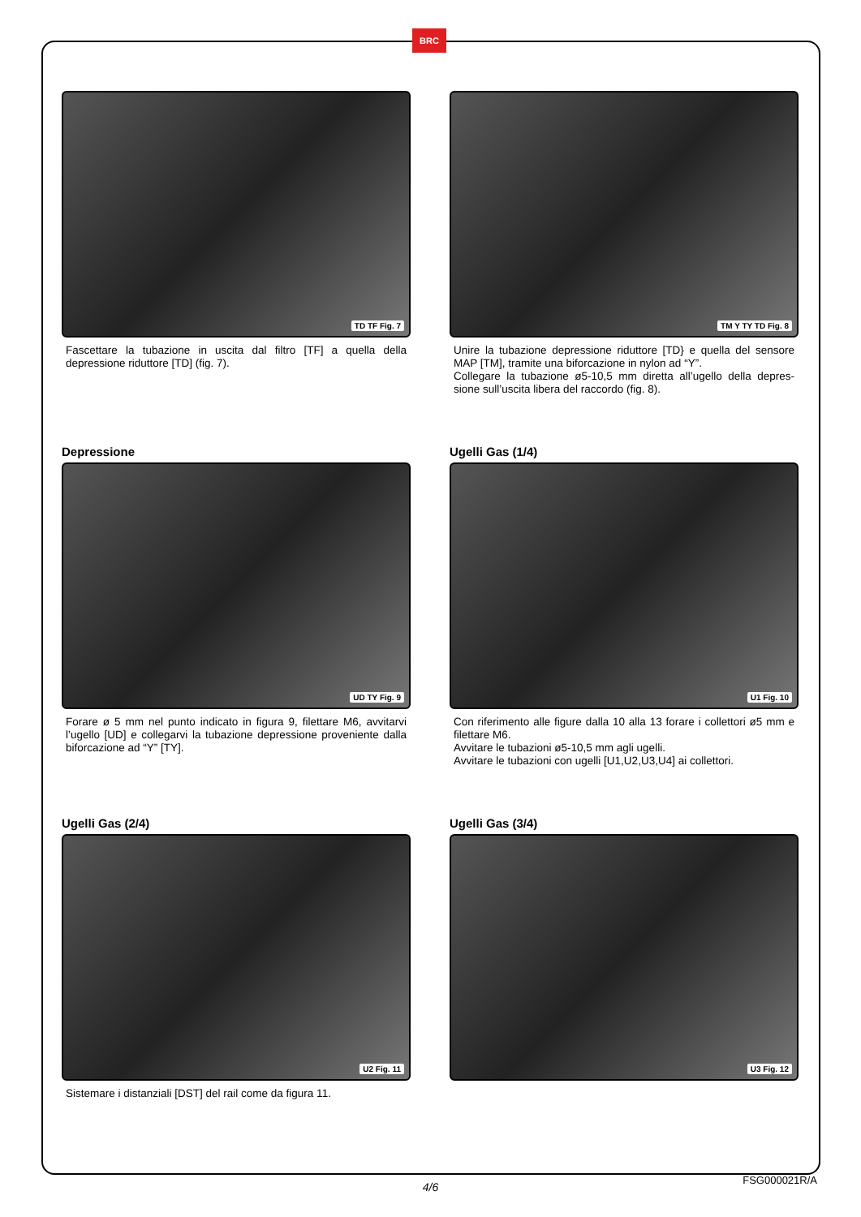BRC
TD TF Fig. 7
Fascettare la tubazione in uscita dal filtro [TF] a quella della depressione riduttore [TD] (fig. 7).
TM Y TY TD Fig. 8
Unire la tubazione depressione riduttore [TD} e quella del sensore MAP [TM], tramite una biforcazione in nylon ad “Y”.
Collegare la tubazione ø5-10,5 mm diretta all’ugello della depres-sione sull’uscita libera del raccordo (fig. 8).
Depressione
UD TY Fig. 9
Forare ø 5 mm nel punto indicato in figura 9, filettare M6, avvitarvi l’ugello [UD] e collegarvi la tubazione depressione proveniente dalla biforcazione ad “Y” [TY].
Ugelli Gas (1/4)
U1 Fig. 10
Con riferimento alle figure dalla 10 alla 13 forare i collettori ø5 mm e filettare M6.
Avvitare le tubazioni ø5-10,5 mm agli ugelli.
Avvitare le tubazioni con ugelli [U1,U2,U3,U4] ai collettori.
Ugelli Gas (2/4)
U2 Fig. 11
Sistemare i distanziali [DST] del rail come da figura 11.
Ugelli Gas (3/4)
U3 Fig. 12
4/6
FSG000021R/A